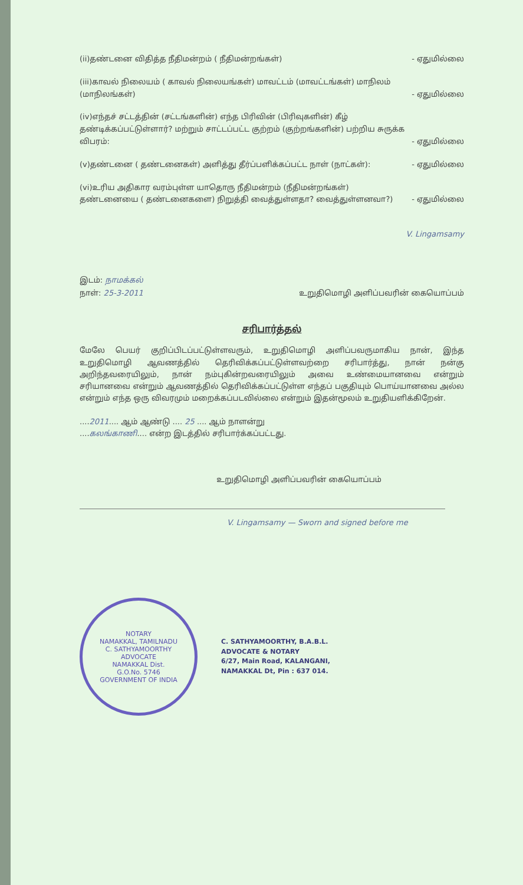(ii)தண்டனை விதித்த நீதிமன்றம் ( நீதிமன்றங்கள்) - ஏதுமில்லை
(iii)காவல் நிலையம் ( காவல் நிலையங்கள்) மாவட்டம் (மாவட்டங்கள்) மாநிலம் (மாநிலங்கள்)
- ஏதுமில்லை
(iv)எந்தச் சட்டத்தின் (சட்டங்களின்) எந்த பிரிவின் (பிரிவுகளின்) கீழ் தண்டிக்கப்பட்டுள்ளார்? மற்றும் சாட்டப்பட்ட குற்றம் (குற்றங்களின்) பற்றிய சுருக்க விபரம்:
- ஏதுமில்லை
(v)தண்டனை ( தண்டனைகள்) அளித்து தீர்ப்பளிக்கப்பட்ட நாள் (நாட்கள்): - ஏதுமில்லை
(vi)உரிய அதிகார வரம்புள்ள யாதொரு நீதிமன்றம் (நீதிமன்றங்கள்) தண்டனையை ( தண்டனைகளை) நிறுத்தி வைத்துள்ளதா? வைத்துள்ளனவா?)
- ஏதுமில்லை
V. Lingamsamy
இடம்: நாமக்கல்
நாள்: 25-3-2011
உறுதிமொழி அளிப்பவரின் கையொப்பம்
சரிபார்த்தல்
மேலே பெயர் குறிப்பிடப்பட்டுள்ளவரும், உறுதிமொழி அளிப்பவருமாகிய நான், இந்த உறுதிமொழி ஆவணத்தில் தெரிவிக்கப்பட்டுள்ளவற்றை சரிபார்த்து, நான் நன்கு அறிந்தவரையிலும், நான் நம்புகின்றவரையிலும் அவை உண்மையானவை என்றும் சரியானவை என்றும் ஆவணத்தில் தெரிவிக்கப்பட்டுள்ள எந்தப் பகுதியும் பொய்யானவை அல்ல என்றும் எந்த ஒரு விவரமும் மறைக்கப்படவில்லை என்றும் இதன்மூலம் உறுதியளிக்கிறேன்.
....2011.... ஆம் ஆண்டு .... 25 .... ஆம் நாளன்று
....கலங்காணி.... என்ற இடத்தில் சரிபார்க்கப்பட்டது.
உறுதிமொழி அளிப்பவரின் கையொப்பம்
V. Lingamsamy — Sworn and signed before me
NOTARY
NAMAKKAL, TAMILNADU
C. SATHYAMOORTHY
ADVOCATE
NAMAKKAL Dist.
G.O.No. 5746
GOVERNMENT OF INDIA
C. SATHYAMOORTHY, B.A.B.L.
ADVOCATE & NOTARY
6/27, Main Road, KALANGANI,
NAMAKKAL Dt, Pin : 637 014.